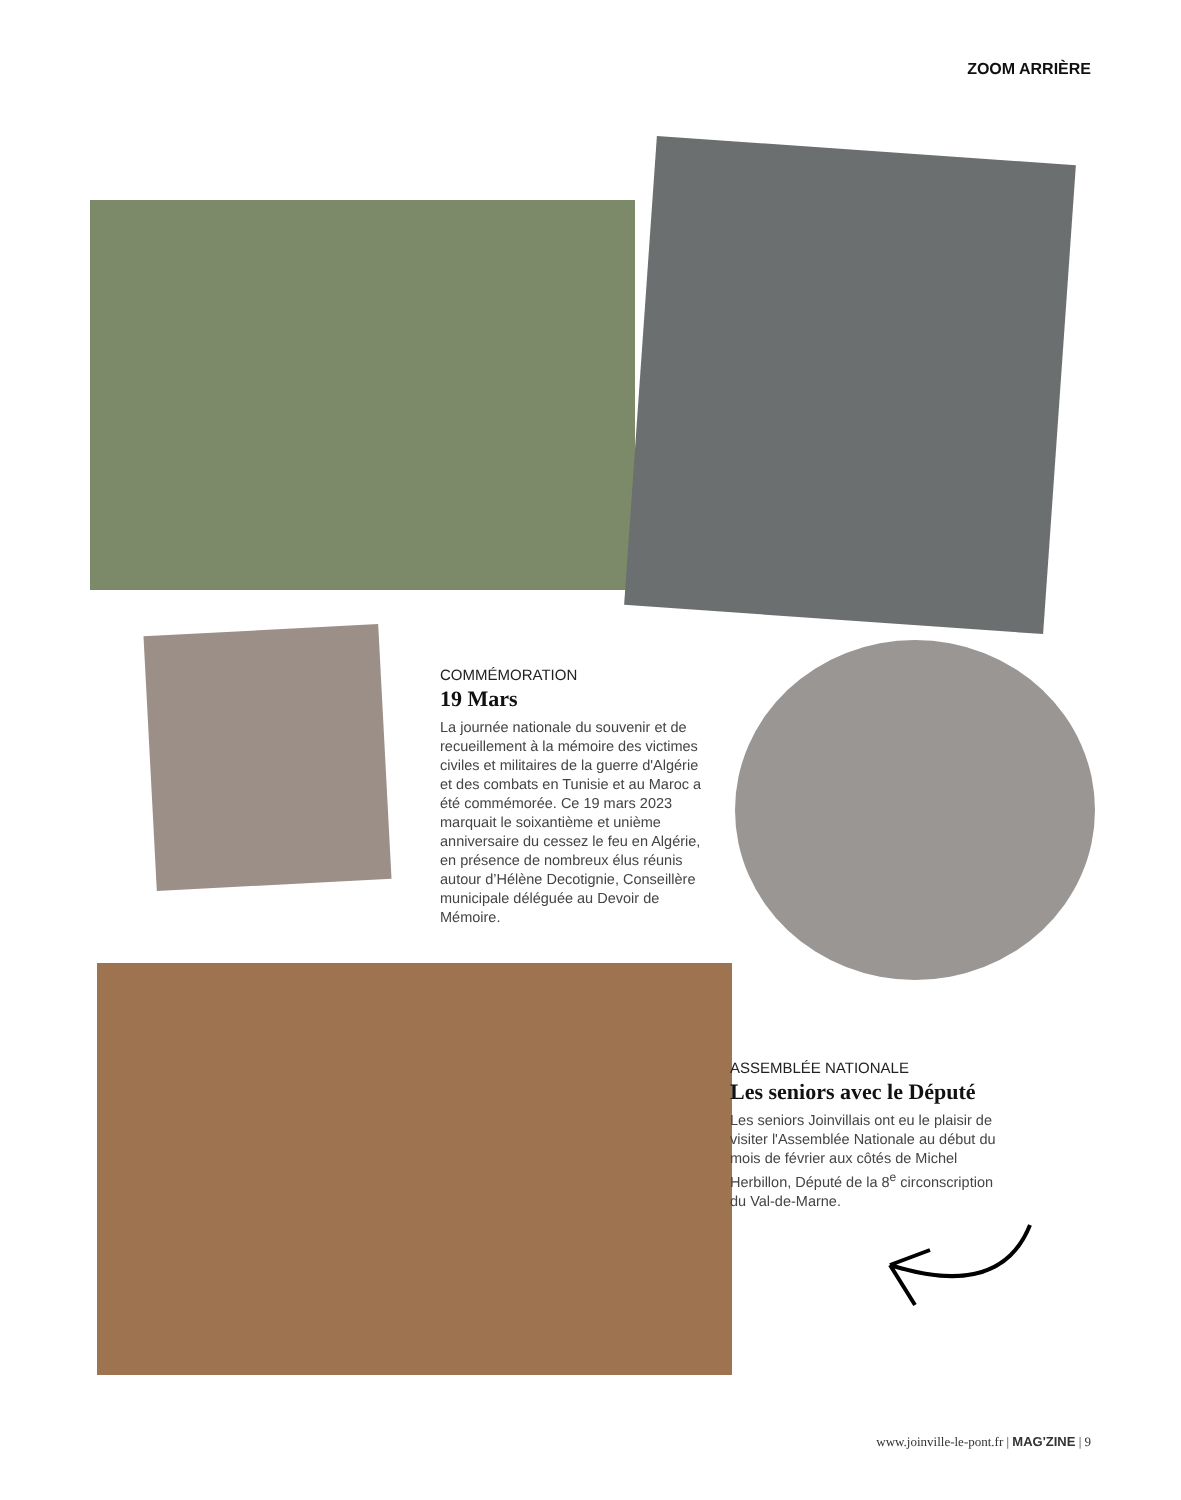ZOOM ARRIÈRE
COMMÉMORATION
19 Mars
La journée nationale du souvenir et de recueillement à la mémoire des victimes civiles et militaires de la guerre d'Algérie et des combats en Tunisie et au Maroc a été commémorée. Ce 19 mars 2023 marquait le soixantième et unième anniversaire du cessez le feu en Algérie, en présence de nombreux élus réunis autour d’Hélène Decotignie, Conseillère municipale déléguée au Devoir de Mémoire.
ASSEMBLÉE NATIONALE
Les seniors avec le Député
Les seniors Joinvillais ont eu le plaisir de visiter l'Assemblée Nationale au début du mois de février aux côtés de Michel Herbillon, Député de la 8<sup>e</sup> circonscription du Val-de-Marne.
www.joinville-le-pont.fr | MAG'ZINE | 9